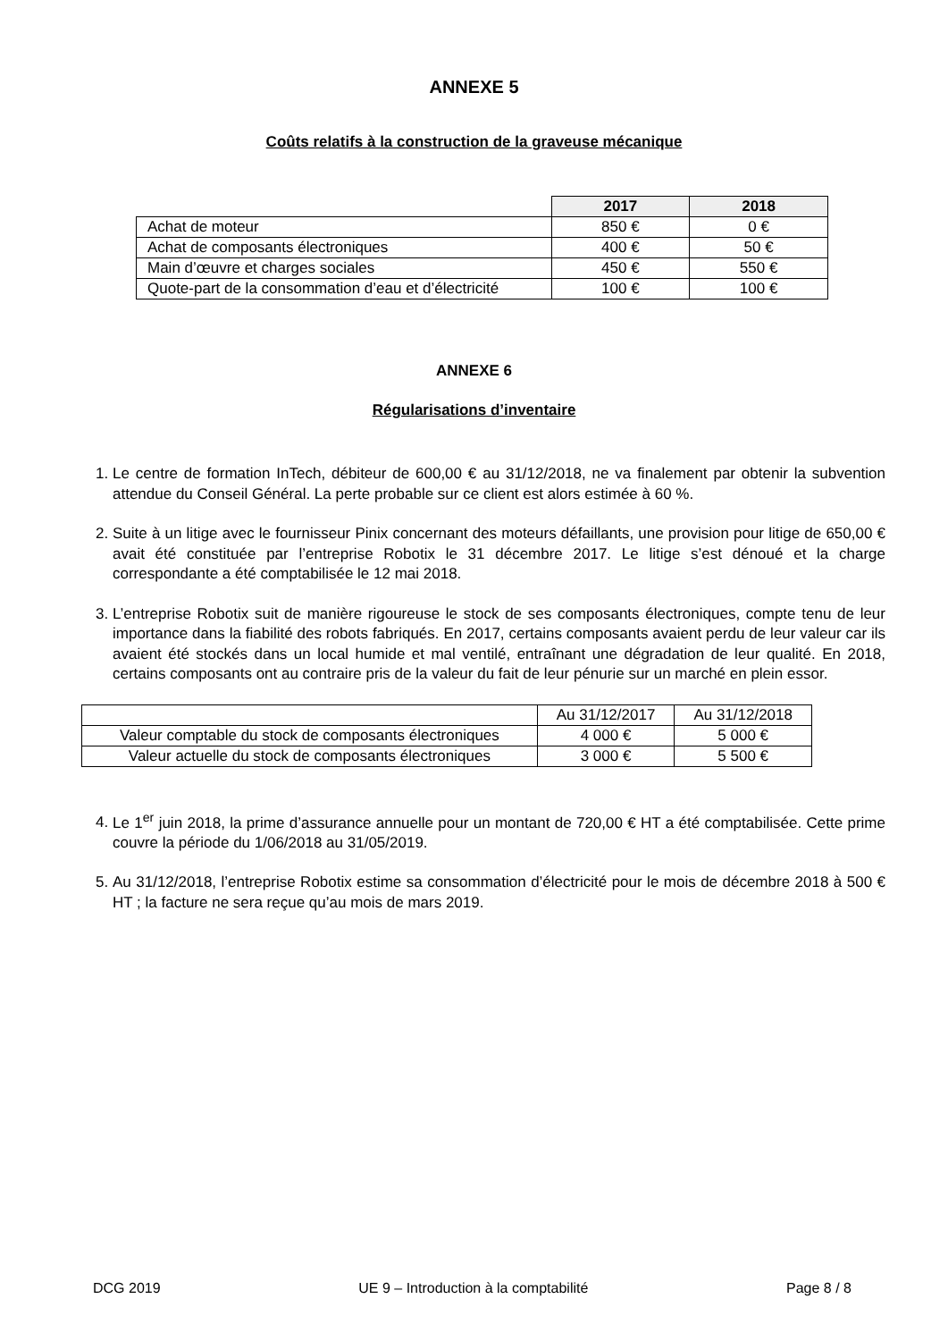ANNEXE 5
Coûts relatifs à la construction de la graveuse mécanique
| | 2017 | 2018 |
| --- | --- | --- |
| Achat de moteur | 850 € | 0 € |
| Achat de composants électroniques | 400 € | 50 € |
| Main d’œuvre et charges sociales | 450 € | 550 € |
| Quote-part de la consommation d’eau et d’électricité | 100 € | 100 € |
ANNEXE 6
Régularisations d’inventaire
1. Le centre de formation InTech, débiteur de 600,00 € au 31/12/2018, ne va finalement par obtenir la subvention attendue du Conseil Général. La perte probable sur ce client est alors estimée à 60 %.
2. Suite à un litige avec le fournisseur Pinix concernant des moteurs défaillants, une provision pour litige de 650,00 € avait été constituée par l’entreprise Robotix le 31 décembre 2017. Le litige s’est dénoué et la charge correspondante a été comptabilisée le 12 mai 2018.
3. L’entreprise Robotix suit de manière rigoureuse le stock de ses composants électroniques, compte tenu de leur importance dans la fiabilité des robots fabriqués. En 2017, certains composants avaient perdu de leur valeur car ils avaient été stockés dans un local humide et mal ventilé, entraînant une dégradation de leur qualité. En 2018, certains composants ont au contraire pris de la valeur du fait de leur pénurie sur un marché en plein essor.
| | Au 31/12/2017 | Au 31/12/2018 |
| Valeur comptable du stock de composants électroniques | 4 000 € | 5 000 € |
| Valeur actuelle du stock de composants électroniques | 3 000 € | 5 500 € |
4. Le 1<sup>er</sup> juin 2018, la prime d’assurance annuelle pour un montant de 720,00 € HT a été comptabilisée. Cette prime couvre la période du 1/06/2018 au 31/05/2019.
5. Au 31/12/2018, l’entreprise Robotix estime sa consommation d’électricité pour le mois de décembre 2018 à 500 € HT ; la facture ne sera reçue qu’au mois de mars 2019.
DCG 2019 UE 9 – Introduction à la comptabilité Page 8 / 8